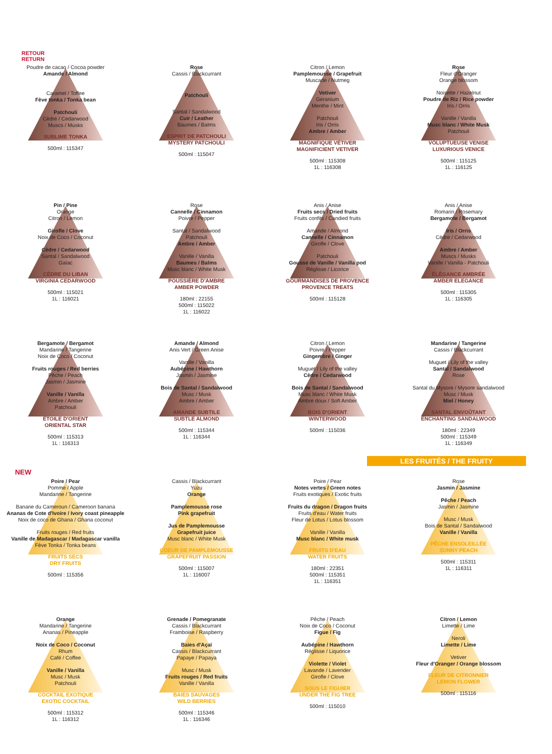RETOUR
RETURN
Poudre de cacao / Cocoa powder
Amande / Almond
Caramel / Toffee
Fève tonka / Tonka bean
Patchouli
Cèdre / Cedarwood
Muscs / Musks
SUBLIME TONKA
500ml : 115347
Rose
Cassis / Blackcurrant
Patchouli
Santal / Sandalwood
Cuir / Leather
Baumes / Balms
ESPRIT DE PATCHOULI
MYSTERY PATCHOULI
500ml : 115047
Citron / Lemon
Pamplemousse / Grapefruit
Muscade / Nutmeg
Vetiver
Geranium
Menthe / Mint
Patchouli
Iris / Orris
Ambre / Amber
MAGNIFIQUE VÉTIVER
MAGNIFICIENT VETIVER
500ml : 115308
1L : 116308
Rose
Fleur d'Oranger
Orange blossom
Noisette / Hazelnut
Poudre de Riz / Rice powder
Iris / Orris
Vanille / Vanilla
Musc blanc / White Musk
Patchouli
VOLUPTUEUSE VENISE
LUXURIOUS VENICE
500ml : 115125
1L : 116125
Pin / Pine
Orange
Citron / Lemon
Girofle / Clove
Noix de Coco / Coconut
Cèdre / Cedarwood
Santal / Sandalwood
Gaïac
CÈDRE DU LIBAN
VIRGINIA CEDARWOOD
500ml : 115021
1L : 116021
Rose
Cannelle / Cinnamon
Poivre / Pepper
Santal / Sandalwood
Patchouli
Ambre / Amber
Vanille / Vanilla
Baumes / Balms
Musc blanc / White Musk
POUSSIÈRE D'AMBRE
AMBER POWDER
180ml : 22155
500ml : 115022
1L : 116022
Anis / Anise
Fruits secs / Dried fruits
Fruits confits / Candied fruits
Amande / Almond
Cannelle / Cinnamon
Girofle / Clove
Patchouli
Gousse de Vanille / Vanilla pod
Réglisse / Licorice
GOURMANDISES DE PROVENCE
PROVENCE TREATS
500ml : 115128
Anis / Anise
Romarin / Rosemary
Bergamote / Bergamot
Iris / Orris
Cèdre / Cedarwood
Ambre / Amber
Muscs / Musks
Vanille / Vanilla - Patchouli
ÉLÉGANCE AMBRÉE
AMBER ELEGANCE
500ml : 115305
1L : 116305
Bergamote / Bergamot
Mandarine / Tangerine
Noix de Coco / Coconut
Fruits rouges / Red berries
Pêche / Peach
Jasmin / Jasmine
Vanille / Vanilla
Ambre / Amber
Patchouli
ÉTOILE D'ORIENT
ORIENTAL STAR
500ml : 115313
1L : 116313
Amande / Almond
Anis Vert / Green Anise
Vanille / Vanilla
Aubépine / Hawthorn
Jasmin / Jasmine
Bois de Santal / Sandalwood
Musc / Musk
Ambre / Amber
AMANDE SUBTILE
SUBTLE ALMOND
500ml : 115344
1L : 116344
Citron / Lemon
Poivre / Pepper
Gingembre / Ginger
Muguet / Lily of the valley
Cèdre / Cedarwood
Bois de Santal / Sandalwood
Musc blanc / White Musk
Ambre doux / Soft Amber
BOIS D'ORIENT
WINTERWOOD
500ml : 115036
Mandarine / Tangerine
Cassis / Blackcurrant
Muguet / Lily of the valley
Santal / Sandalwood
Rose
Santal du Mysore / Mysore sandalwood
Musc / Musk
Miel / Honey
SANTAL ENVOÛTANT
ENCHANTING SANDALWOOD
180ml : 22349
500ml : 115349
1L : 116349
LES FRUITÉS / THE FRUITY
NEW
Poire / Pear
Pomme / Apple
Mandarine / Tangerine
Banane du Cameroun / Cameroon banana
Ananas de Cote d'Ivoire / Ivory coast pineapple
Noix de coco de Ghana / Ghana coconut
Fruits rouges / Red fruits
Vanille de Madagascar / Madagascar vanilla
Fève Tonka / Tonka beans
FRUITS SECS
DRY FRUITS
500ml : 115356
Cassis / Blackcurrant
Yuzu
Orange
Pamplemousse rose
Pink grapefruit
Jus de Pamplemousse
Grapefruit juice
Musc blanc / White Musk
COEUR DE PAMPLEMOUSSE
GRAPEFRUIT PASSION
500ml : 115007
1L : 116007
Poire / Pear
Notes vertes / Green notes
Fruits exotiques / Exotic fruits
Fruits du dragon / Dragon fruits
Fruits d'eau / Water fruits
Fleur de Lotus / Lotus blossom
Vanille / Vanilla
Musc blanc / White musk
FRUITS D'EAU
WATER FRUITS
180ml : 22351
500ml : 115351
1L : 116351
Rose
Jasmin / Jasmine
Pêche / Peach
Jasmin / Jasmine
Musc / Musk
Bois de Santal / Sandalwood
Vanille / Vanilla
PÊCHE ENSOLEILLÉE
SUNNY PEACH
500ml : 115311
1L : 116311
Orange
Mandarine / Tangerine
Ananas / Pineapple
Noix de Coco / Coconut
Rhum
Café / Coffee
Vanille / Vanilla
Musc / Musk
Patchouli
COCKTAIL EXOTIQUE
EXOTIC COCKTAIL
500ml : 115312
1L : 116312
Grenade / Pomegranate
Cassis / Blackcurrant
Framboise / Raspberry
Baies d'Açaï
Cassis / Blackcurrant
Papaye / Papaya
Musc / Musk
Fruits rouges / Red fruits
Vanille / Vanilla
BAIES SAUVAGES
WILD BERRIES
500ml : 115346
1L : 116346
Pêche / Peach
Noix de Coco / Coconut
Figue / Fig
Aubépine / Hawthorn
Réglisse / Liquorice
Violette / Violet
Lavande / Lavender
Girofle / Clove
SOUS LE FIGUIER
UNDER THE FIG TREE
500ml : 115010
Citron / Lemon
Limette / Lime
Neroli
Limette / Lime
Vetiver
Fleur d'Oranger / Orange blossom
FLEUR DE CITRONNIER
LEMON FLOWER
500ml : 115116